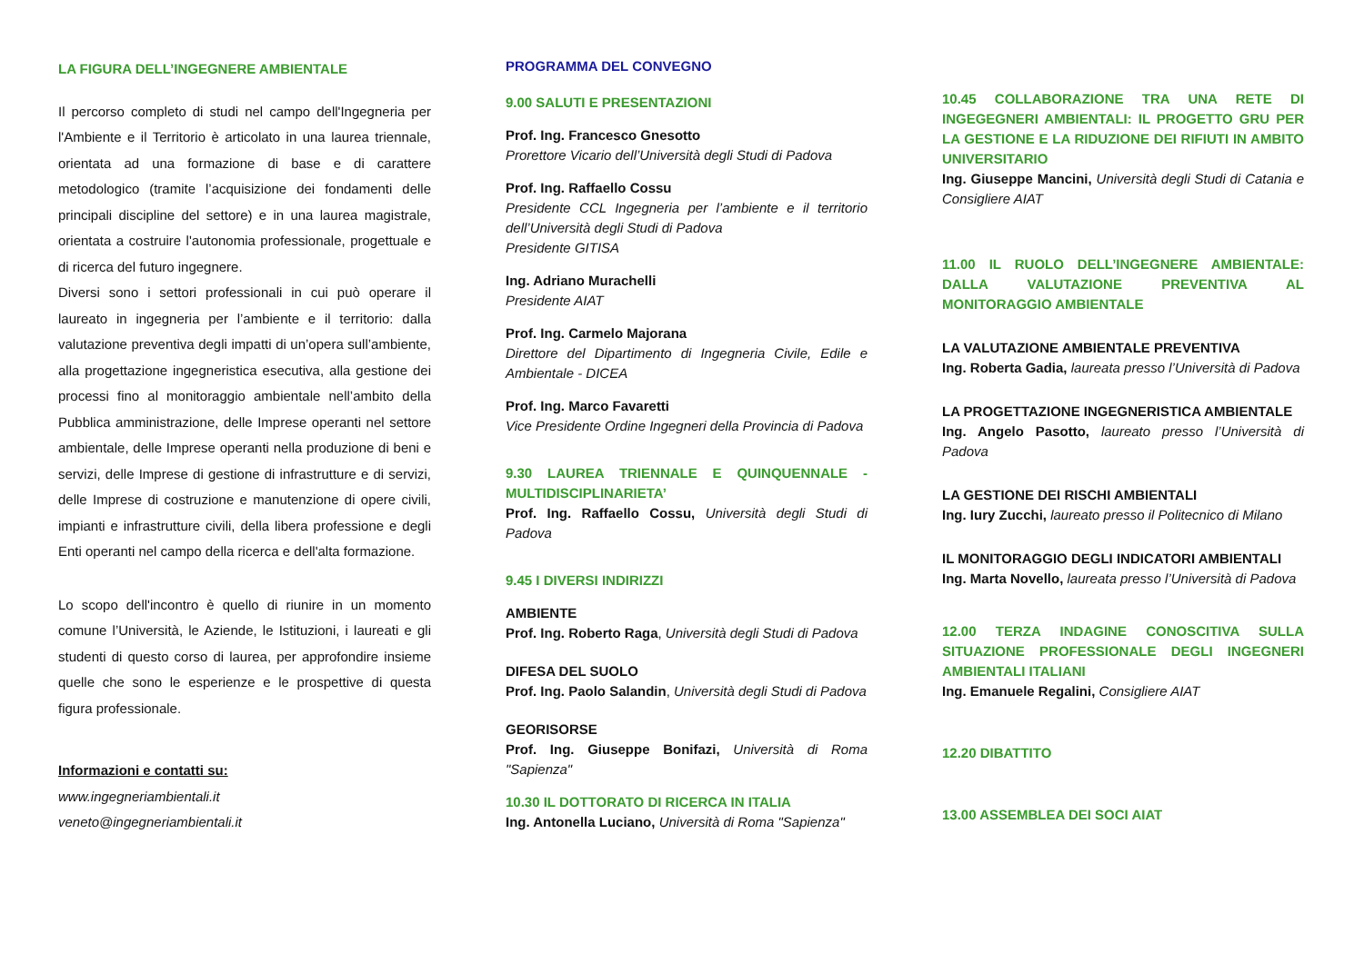LA FIGURA DELL’INGEGNERE AMBIENTALE
Il percorso completo di studi nel campo dell'Ingegneria per l'Ambiente e il Territorio è articolato in una laurea triennale, orientata ad una formazione di base e di carattere metodologico (tramite l’acquisizione dei fondamenti delle principali discipline del settore) e in una laurea magistrale, orientata a costruire l'autonomia professionale, progettuale e di ricerca del futuro ingegnere.
Diversi sono i settori professionali in cui può operare il laureato in ingegneria per l’ambiente e il territorio: dalla valutazione preventiva degli impatti di un’opera sull’ambiente, alla progettazione ingegneristica esecutiva, alla gestione dei processi fino al monitoraggio ambientale nell’ambito della Pubblica amministrazione, delle Imprese operanti nel settore ambientale, delle Imprese operanti nella produzione di beni e servizi, delle Imprese di gestione di infrastrutture e di servizi, delle Imprese di costruzione e manutenzione di opere civili, impianti e infrastrutture civili, della libera professione e degli Enti operanti nel campo della ricerca e dell'alta formazione.
Lo scopo dell'incontro è quello di riunire in un momento comune l’Università, le Aziende, le Istituzioni, i laureati e gli studenti di questo corso di laurea, per approfondire insieme quelle che sono le esperienze e le prospettive di questa figura professionale.
Informazioni e contatti su:
www.ingegneriambientali.it
veneto@ingegneriambientali.it
PROGRAMMA DEL CONVEGNO
9.00 SALUTI E PRESENTAZIONI
Prof. Ing. Francesco Gnesotto
Prorettore Vicario dell’Università degli Studi di Padova
Prof. Ing. Raffaello Cossu
Presidente CCL Ingegneria per l’ambiente e il territorio dell’Università degli Studi di Padova
Presidente GITISA
Ing. Adriano Murachelli
Presidente AIAT
Prof. Ing. Carmelo Majorana
Direttore del Dipartimento di Ingegneria Civile, Edile e Ambientale - DICEA
Prof. Ing. Marco Favaretti
Vice Presidente Ordine Ingegneri della Provincia di Padova
9.30 LAUREA TRIENNALE E QUINQUENNALE - MULTIDISCIPLINARIETA’
Prof. Ing. Raffaello Cossu, Università degli Studi di Padova
9.45 I DIVERSI INDIRIZZI
AMBIENTE
Prof. Ing. Roberto Raga, Università degli Studi di Padova
DIFESA DEL SUOLO
Prof. Ing. Paolo Salandin, Università degli Studi di Padova
GEORISORSE
Prof. Ing. Giuseppe Bonifazi, Università di Roma "Sapienza"
10.30 IL DOTTORATO DI RICERCA IN ITALIA
Ing. Antonella Luciano, Università di Roma "Sapienza"
10.45 COLLABORAZIONE TRA UNA RETE DI INGEGEGNERI AMBIENTALI: IL PROGETTO GRU PER LA GESTIONE E LA RIDUZIONE DEI RIFIUTI IN AMBITO UNIVERSITARIO
Ing. Giuseppe Mancini, Università degli Studi di Catania e Consigliere AIAT
11.00 IL RUOLO DELL’INGEGNERE AMBIENTALE: DALLA VALUTAZIONE PREVENTIVA AL MONITORAGGIO AMBIENTALE
LA VALUTAZIONE AMBIENTALE PREVENTIVA
Ing. Roberta Gadia, laureata presso l’Università di Padova
LA PROGETTAZIONE INGEGNERISTICA AMBIENTALE
Ing. Angelo Pasotto, laureato presso l’Università di Padova
LA GESTIONE DEI RISCHI AMBIENTALI
Ing. Iury Zucchi, laureato presso il Politecnico di Milano
IL MONITORAGGIO DEGLI INDICATORI AMBIENTALI
Ing. Marta Novello, laureata presso l’Università di Padova
12.00 TERZA INDAGINE CONOSCITIVA SULLA SITUAZIONE PROFESSIONALE DEGLI INGEGNERI AMBIENTALI ITALIANI
Ing. Emanuele Regalini, Consigliere AIAT
12.20 DIBATTITO
13.00 ASSEMBLEA DEI SOCI AIAT